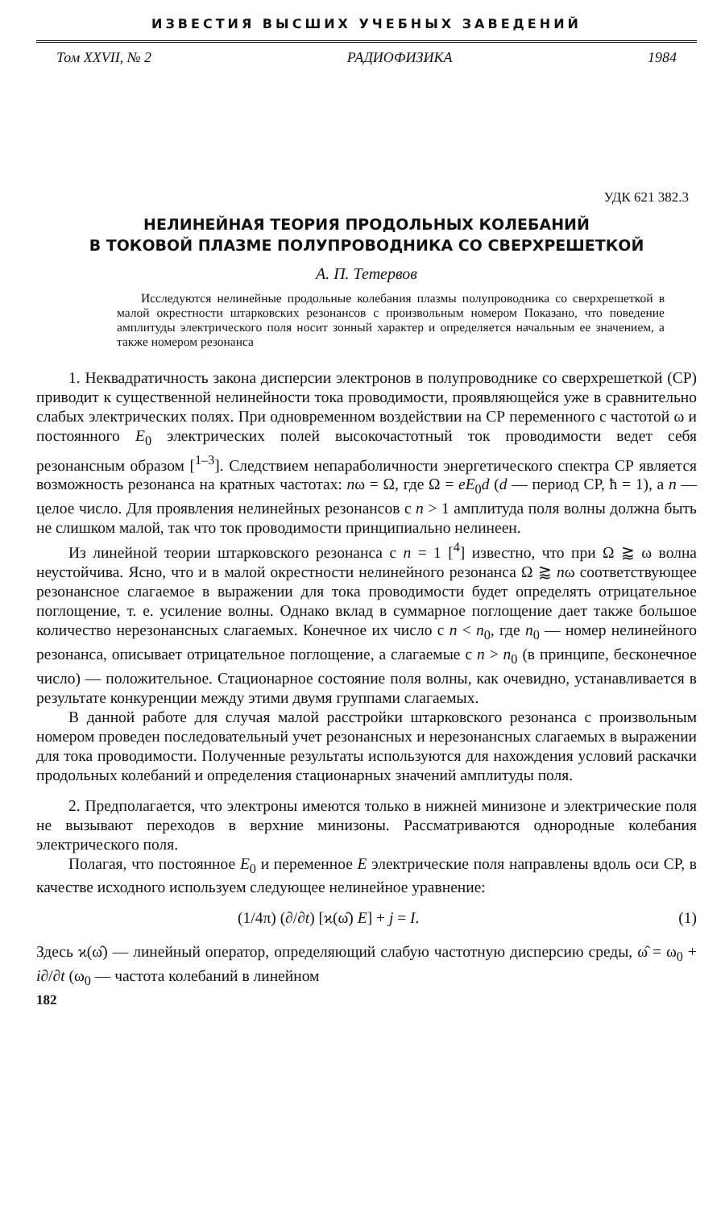ИЗВЕСТИЯ ВЫСШИХ УЧЕБНЫХ ЗАВЕДЕНИЙ
Том XXVII, № 2 РАДИОФИЗИКА 1984
УДК 621 382.3
НЕЛИНЕЙНАЯ ТЕОРИЯ ПРОДОЛЬНЫХ КОЛЕБАНИЙ
В ТОКОВОЙ ПЛАЗМЕ ПОЛУПРОВОДНИКА СО СВЕРХРЕШЕТКОЙ
А. П. Тетервов
Исследуются нелинейные продольные колебания плазмы полупроводника со сверхрешеткой в малой окрестности штарковских резонансов с произвольным номером Показано, что поведение амплитуды электрического поля носит зонный характер и определяется начальным ее значением, а также номером резонанса
1. Неквадратичность закона дисперсии электронов в полупроводнике со сверхрешеткой (СР) приводит к существенной нелинейности тока проводимости, проявляющейся уже в сравнительно слабых электрических полях. При одновременном воздействии на СР переменного с частотой ω и постоянного E<sub>0</sub> электрических полей высокочастотный ток проводимости ведет себя резонансным образом [<sup>1–3</sup>]. Следствием непараболичности энергетического спектра СР является возможность резонанса на кратных частотах: nω = Ω, где Ω = eE<sub>0</sub>d (d — период СР, ħ = 1), а n — целое число. Для проявления нелинейных резонансов с n > 1 амплитуда поля волны должна быть не слишком малой, так что ток проводимости принципиально нелинеен.
Из линейной теории штарковского резонанса с n = 1 [<sup>4</sup>] известно, что при Ω ⪆ ω волна неустойчива. Ясно, что и в малой окрестности нелинейного резонанса Ω ⪆ nω соответствующее резонансное слагаемое в выражении для тока проводимости будет определять отрицательное поглощение, т. е. усиление волны. Однако вклад в суммарное поглощение дает также большое количество нерезонансных слагаемых. Конечное их число с n < n<sub>0</sub>, где n<sub>0</sub> — номер нелинейного резонанса, описывает отрицательное поглощение, а слагаемые с n > n<sub>0</sub> (в принципе, бесконечное число) — положительное. Стационарное состояние поля волны, как очевидно, устанавливается в результате конкуренции между этими двумя группами слагаемых.
В данной работе для случая малой расстройки штарковского резонанса с произвольным номером проведен последовательный учет резонансных и нерезонансных слагаемых в выражении для тока проводимости. Полученные результаты используются для нахождения условий раскачки продольных колебаний и определения стационарных значений амплитуды поля.
2. Предполагается, что электроны имеются только в нижней минизоне и электрические поля не вызывают переходов в верхние минизоны. Рассматриваются однородные колебания электрического поля.
Полагая, что постоянное E<sub>0</sub> и переменное E электрические поля направлены вдоль оси СР, в качестве исходного используем следующее нелинейное уравнение:
(1/4π) (∂/∂t) [ϰ(ω̂) E] + j = I. (1)
Здесь ϰ(ω̂) — линейный оператор, определяющий слабую частотную дисперсию среды, ω̂ = ω<sub>0</sub> + i∂/∂t (ω<sub>0</sub> — частота колебаний в линейном
182